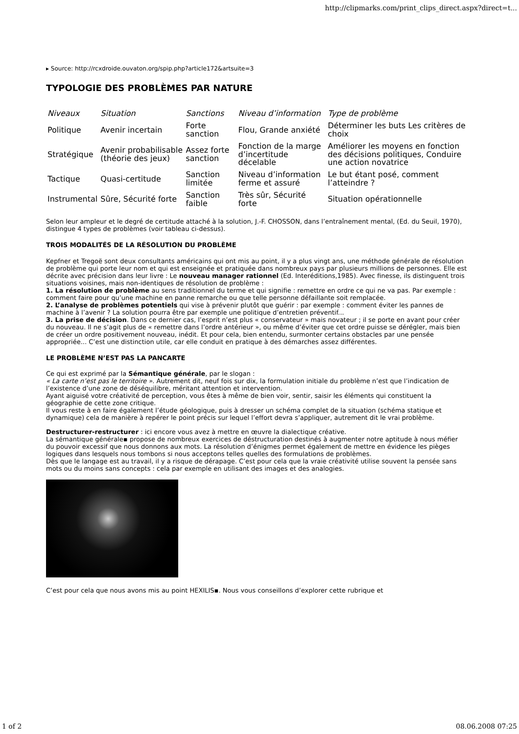http://clipmarks.com/print_clips_direct.aspx?direct=t...
▸ Source: http://rcxdroide.ouvaton.org/spip.php?article172&artsuite=3
TYPOLOGIE DES PROBLÈMES PAR NATURE
| Niveaux | Situation | Sanctions | Niveau d’information | Type de problème |
| Politique | Avenir incertain | Forte sanction | Flou, Grande anxiété | Déterminer les buts Les critères de choix |
| Stratégique | Avenir probabilisable (théorie des jeux) | Assez forte sanction | Fonction de la marge d’incertitude décelable | Améliorer les moyens en fonction des décisions politiques, Conduire une action novatrice |
| Tactique | Quasi-certitude | Sanction limitée | Niveau d’information ferme et assuré | Le but étant posé, comment l’atteindre ? |
| Instrumental | Sûre, Sécurité forte | Sanction faible | Très sûr, Sécurité forte | Situation opérationnelle |
Selon leur ampleur et le degré de certitude attaché à la solution, J.-F. CHOSSON, dans l’entraînement mental, (Ed. du Seuil, 1970), distingue 4 types de problèmes (voir tableau ci-dessus).
TROIS MODALITÉS DE LA RÉSOLUTION DU PROBLÈME
Kepfner et Tregoë sont deux consultants américains qui ont mis au point, il y a plus vingt ans, une méthode générale de résolution de problème qui porte leur nom et qui est enseignée et pratiquée dans nombreux pays par plusieurs millions de personnes. Elle est décrite avec précision dans leur livre : Le nouveau manager rationnel (Ed. Interéditions,1985). Avec finesse, ils distinguent trois situations voisines, mais non-identiques de résolution de problème :
1. La résolution de problème au sens traditionnel du terme et qui signifie : remettre en ordre ce qui ne va pas. Par exemple : comment faire pour qu’une machine en panne remarche ou que telle personne défaillante soit remplacée.
2. L’analyse de problèmes potentiels qui vise à prévenir plutôt que guérir : par exemple : comment éviter les pannes de machine à l’avenir ? La solution pourra être par exemple une politique d’entretien préventif...
3. La prise de décision. Dans ce dernier cas, l’esprit n’est plus « conservateur » mais novateur ; il se porte en avant pour créer du nouveau. Il ne s’agit plus de « remettre dans l’ordre antérieur », ou même d’éviter que cet ordre puisse se dérégler, mais bien de créer un ordre positivement nouveau, inédit. Et pour cela, bien entendu, surmonter certains obstacles par une pensée appropriée... C’est une distinction utile, car elle conduit en pratique à des démarches assez différentes.
LE PROBLÈME N’EST PAS LA PANCARTE
Ce qui est exprimé par la Sémantique générale, par le slogan :
« La carte n’est pas le territoire ». Autrement dit, neuf fois sur dix, la formulation initiale du problème n’est que l’indication de l’existence d’une zone de déséquilibre, méritant attention et intervention.
Ayant aiguisé votre créativité de perception, vous êtes à même de bien voir, sentir, saisir les éléments qui constituent la géographie de cette zone critique.
Il vous reste à en faire également l’étude géologique, puis à dresser un schéma complet de la situation (schéma statique et dynamique) cela de manière à repérer le point précis sur lequel l’effort devra s’appliquer, autrement dit le vrai problème.
Destructurer-restructurer : ici encore vous avez à mettre en œuvre la dialectique créative.
La sémantique générale▪ propose de nombreux exercices de déstructuration destinés à augmenter notre aptitude à nous méfier du pouvoir excessif que nous donnons aux mots. La résolution d’énigmes permet également de mettre en évidence les pièges logiques dans lesquels nous tombons si nous acceptons telles quelles des formulations de problèmes.
Dès que le langage est au travail, il y a risque de dérapage. C’est pour cela que la vraie créativité utilise souvent la pensée sans mots ou du moins sans concepts : cela par exemple en utilisant des images et des analogies.
C’est pour cela que nous avons mis au point HEXILIS▪. Nous vous conseillons d’explorer cette rubrique et
1 of 2 08.06.2008 07:25